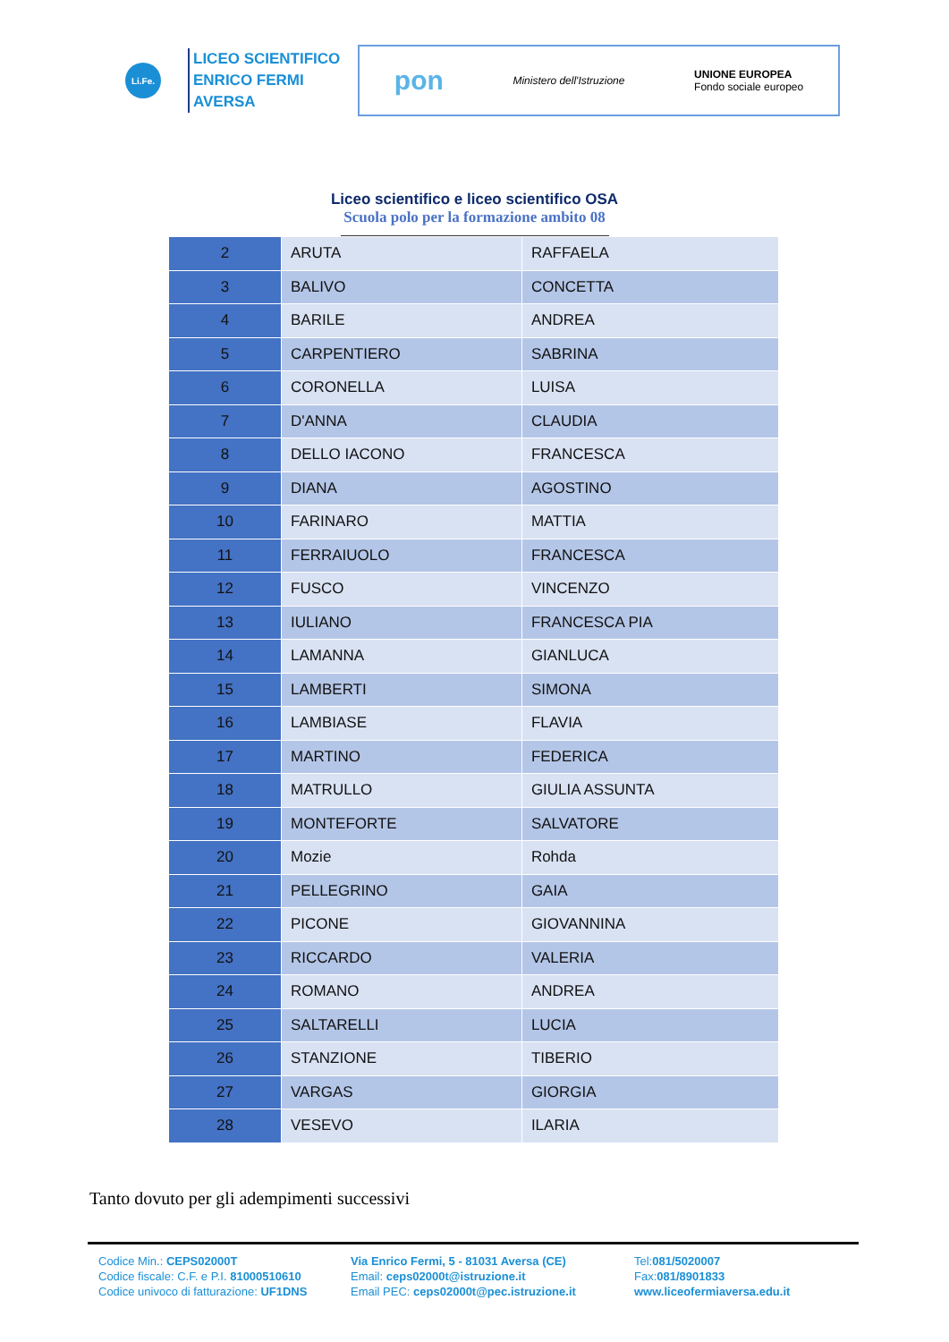Li.Fe.
LICEO SCIENTIFICO
ENRICO FERMI
AVERSA
pon Ministero dell'Istruzione UNIONE EUROPEA
Fondo sociale europeo
Liceo scientifico e liceo scientifico OSA
Scuola polo per la formazione ambito 08
| 2 | ARUTA | RAFFAELA |
| 3 | BALIVO | CONCETTA |
| 4 | BARILE | ANDREA |
| 5 | CARPENTIERO | SABRINA |
| 6 | CORONELLA | LUISA |
| 7 | D'ANNA | CLAUDIA |
| 8 | DELLO IACONO | FRANCESCA |
| 9 | DIANA | AGOSTINO |
| 10 | FARINARO | MATTIA |
| 11 | FERRAIUOLO | FRANCESCA |
| 12 | FUSCO | VINCENZO |
| 13 | IULIANO | FRANCESCA PIA |
| 14 | LAMANNA | GIANLUCA |
| 15 | LAMBERTI | SIMONA |
| 16 | LAMBIASE | FLAVIA |
| 17 | MARTINO | FEDERICA |
| 18 | MATRULLO | GIULIA ASSUNTA |
| 19 | MONTEFORTE | SALVATORE |
| 20 | Mozie | Rohda |
| 21 | PELLEGRINO | GAIA |
| 22 | PICONE | GIOVANNINA |
| 23 | RICCARDO | VALERIA |
| 24 | ROMANO | ANDREA |
| 25 | SALTARELLI | LUCIA |
| 26 | STANZIONE | TIBERIO |
| 27 | VARGAS | GIORGIA |
| 28 | VESEVO | ILARIA |
Tanto dovuto per gli adempimenti successivi
Codice Min.: CEPS02000T
Codice fiscale: C.F. e P.I. 81000510610
Codice univoco di fatturazione: UF1DNS
Via Enrico Fermi, 5 - 81031 Aversa (CE)
Email: ceps02000t@istruzione.it
Email PEC: ceps02000t@pec.istruzione.it
Tel:081/5020007
Fax:081/8901833
www.liceofermiaversa.edu.it